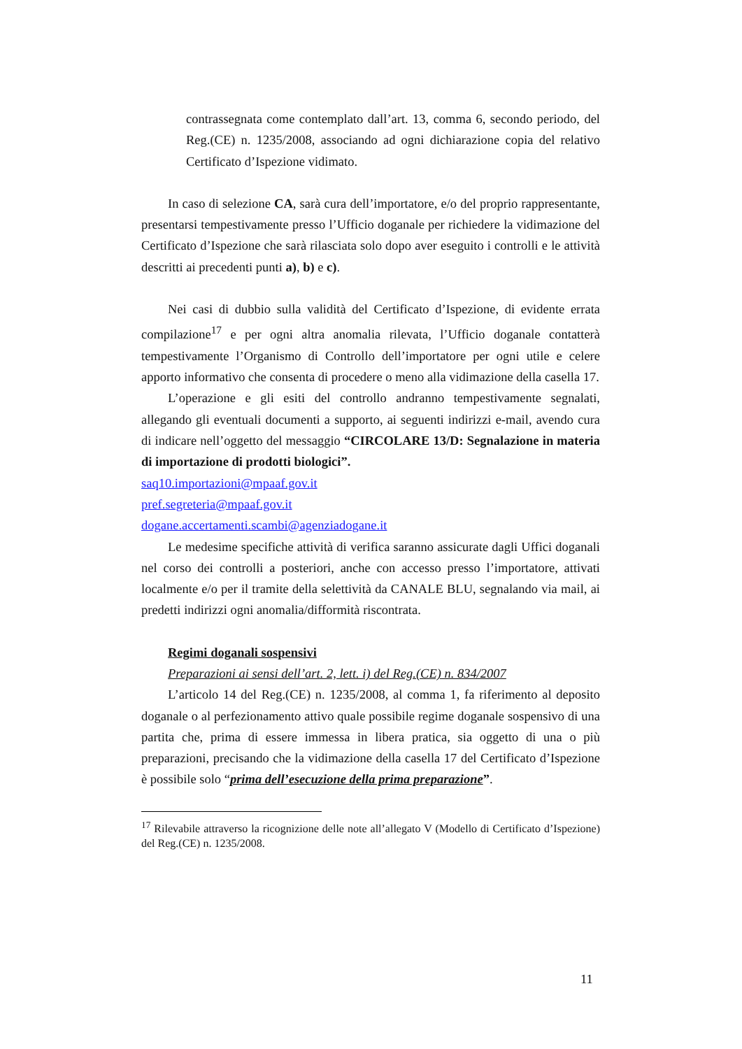contrassegnata come contemplato dall’art. 13, comma 6, secondo periodo, del Reg.(CE) n. 1235/2008, associando ad ogni dichiarazione copia del relativo Certificato d’Ispezione vidimato.
In caso di selezione CA, sarà cura dell’importatore, e/o del proprio rappresentante, presentarsi tempestivamente presso l’Ufficio doganale per richiedere la vidimazione del Certificato d’Ispezione che sarà rilasciata solo dopo aver eseguito i controlli e le attività descritti ai precedenti punti a), b) e c).
Nei casi di dubbio sulla validità del Certificato d’Ispezione, di evidente errata compilazione<sup>17</sup> e per ogni altra anomalia rilevata, l’Ufficio doganale contatterà tempestivamente l’Organismo di Controllo dell’importatore per ogni utile e celere apporto informativo che consenta di procedere o meno alla vidimazione della casella 17.
L’operazione e gli esiti del controllo andranno tempestivamente segnalati, allegando gli eventuali documenti a supporto, ai seguenti indirizzi e-mail, avendo cura di indicare nell’oggetto del messaggio “CIRCOLARE 13/D: Segnalazione in materia di importazione di prodotti biologici”.
saq10.importazioni@mpaaf.gov.it
pref.segreteria@mpaaf.gov.it
dogane.accertamenti.scambi@agenziadogane.it
Le medesime specifiche attività di verifica saranno assicurate dagli Uffici doganali nel corso dei controlli a posteriori, anche con accesso presso l’importatore, attivati localmente e/o per il tramite della selettività da CANALE BLU, segnalando via mail, ai predetti indirizzi ogni anomalia/difformità riscontrata.
Regimi doganali sospensivi
Preparazioni ai sensi dell’art. 2, lett. i) del Reg.(CE) n. 834/2007
L’articolo 14 del Reg.(CE) n. 1235/2008, al comma 1, fa riferimento al deposito doganale o al perfezionamento attivo quale possibile regime doganale sospensivo di una partita che, prima di essere immessa in libera pratica, sia oggetto di una o più preparazioni, precisando che la vidimazione della casella 17 del Certificato d’Ispezione è possibile solo “prima dell’esecuzione della prima preparazione”.
<sup>17</sup> Rilevabile attraverso la ricognizione delle note all’allegato V (Modello di Certificato d’Ispezione) del Reg.(CE) n. 1235/2008.
11